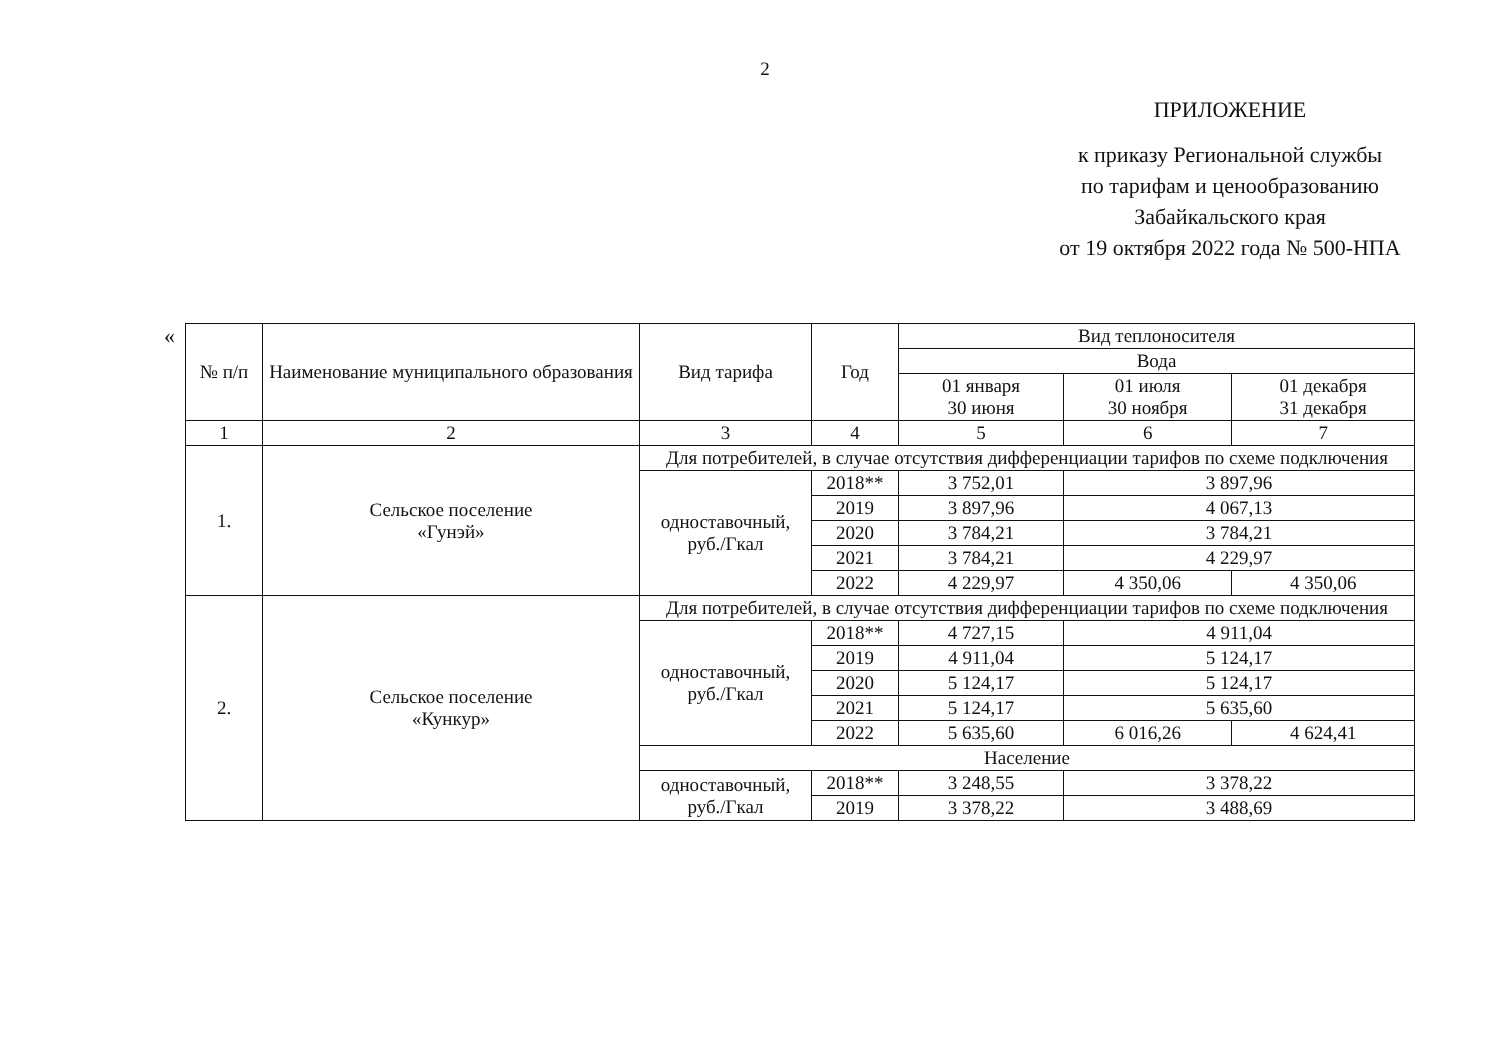2
ПРИЛОЖЕНИЕ
к приказу Региональной службы
по тарифам и ценообразованию
Забайкальского края
от 19 октября 2022 года № 500-НПА
«
| № п/п | Наименование муниципального образования | Вид тарифа | Год | Вид теплоносителя | | |
| --- | --- | --- | --- | --- | --- | --- |
| | | | | Вода | | |
| | | | | 01 января 30 июня | 01 июля 30 ноября | 01 декабря 31 декабря |
| 1 | 2 | 3 | 4 | 5 | 6 | 7 |
| 1. | Сельское поселение «Гунэй» | Для потребителей, в случае отсутствия дифференциации тарифов по схеме подключения | | | | |
| | | одноставочный, руб./Гкал | 2018** | 3 752,01 | 3 897,96 | |
| | | | 2019 | 3 897,96 | 4 067,13 | |
| | | | 2020 | 3 784,21 | 3 784,21 | |
| | | | 2021 | 3 784,21 | 4 229,97 | |
| | | | 2022 | 4 229,97 | 4 350,06 | 4 350,06 |
| 2. | Сельское поселение «Кункур» | Для потребителей, в случае отсутствия дифференциации тарифов по схеме подключения | | | | |
| | | одноставочный, руб./Гкал | 2018** | 4 727,15 | 4 911,04 | |
| | | | 2019 | 4 911,04 | 5 124,17 | |
| | | | 2020 | 5 124,17 | 5 124,17 | |
| | | | 2021 | 5 124,17 | 5 635,60 | |
| | | | 2022 | 5 635,60 | 6 016,26 | 4 624,41 |
| | | Население | | | | |
| | | одноставочный, руб./Гкал | 2018** | 3 248,55 | 3 378,22 | |
| | | | 2019 | 3 378,22 | 3 488,69 | |